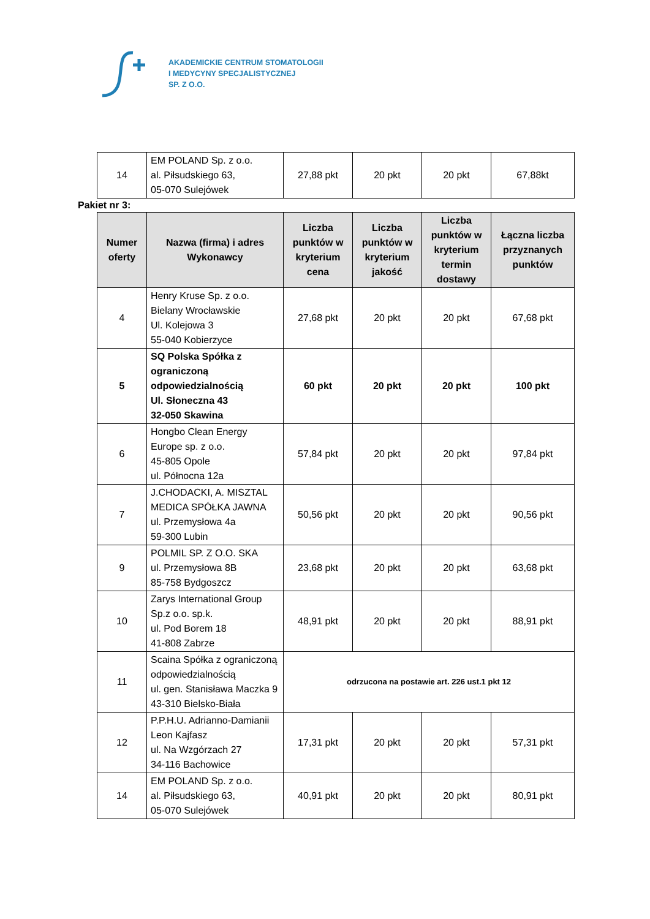AKADEMICKIE CENTRUM STOMATOLOGII
I MEDYCYNY SPECJALISTYCZNEJ
SP. Z O.O.
| 14 | EM POLAND Sp. z o.o. al. Piłsudskiego 63, 05-070 Sulejówek | 27,88 pkt | 20 pkt | 20 pkt | 67,88kt |
Pakiet nr 3:
| Numer oferty | Nazwa (firma) i adres Wykonawcy | Liczba punktów w kryterium cena | Liczba punktów w kryterium jakość | Liczba punktów w kryterium termin dostawy | Łączna liczba przyznanych punktów |
| --- | --- | --- | --- | --- | --- |
| 4 | Henry Kruse Sp. z o.o. Bielany Wrocławskie Ul. Kolejowa 3 55-040 Kobierzyce | 27,68 pkt | 20 pkt | 20 pkt | 67,68 pkt |
| 5 | SQ Polska Spółka z ograniczoną odpowiedzialnością Ul. Słoneczna 43 32-050 Skawina | 60 pkt | 20 pkt | 20 pkt | 100 pkt |
| 6 | Hongbo Clean Energy Europe sp. z o.o. 45-805 Opole ul. Północna 12a | 57,84 pkt | 20 pkt | 20 pkt | 97,84 pkt |
| 7 | J.CHODACKI, A. MISZTAL MEDICA SPÓŁKA JAWNA ul. Przemysłowa 4a 59-300 Lubin | 50,56 pkt | 20 pkt | 20 pkt | 90,56 pkt |
| 9 | POLMIL SP. Z O.O. SKA ul. Przemysłowa 8B 85-758 Bydgoszcz | 23,68 pkt | 20 pkt | 20 pkt | 63,68 pkt |
| 10 | Zarys International Group Sp.z o.o. sp.k. ul. Pod Borem 18 41-808 Zabrze | 48,91 pkt | 20 pkt | 20 pkt | 88,91 pkt |
| 11 | Scaina Spółka z ograniczoną odpowiedzialnością ul. gen. Stanisława Maczka 9 43-310 Bielsko-Biała | odrzucona na postawie art. 226 ust.1 pkt 12 | | | |
| 12 | P.P.H.U. Adrianno-Damianii Leon Kajfasz ul. Na Wzgórzach 27 34-116 Bachowice | 17,31 pkt | 20 pkt | 20 pkt | 57,31 pkt |
| 14 | EM POLAND Sp. z o.o. al. Piłsudskiego 63, 05-070 Sulejówek | 40,91 pkt | 20 pkt | 20 pkt | 80,91 pkt |